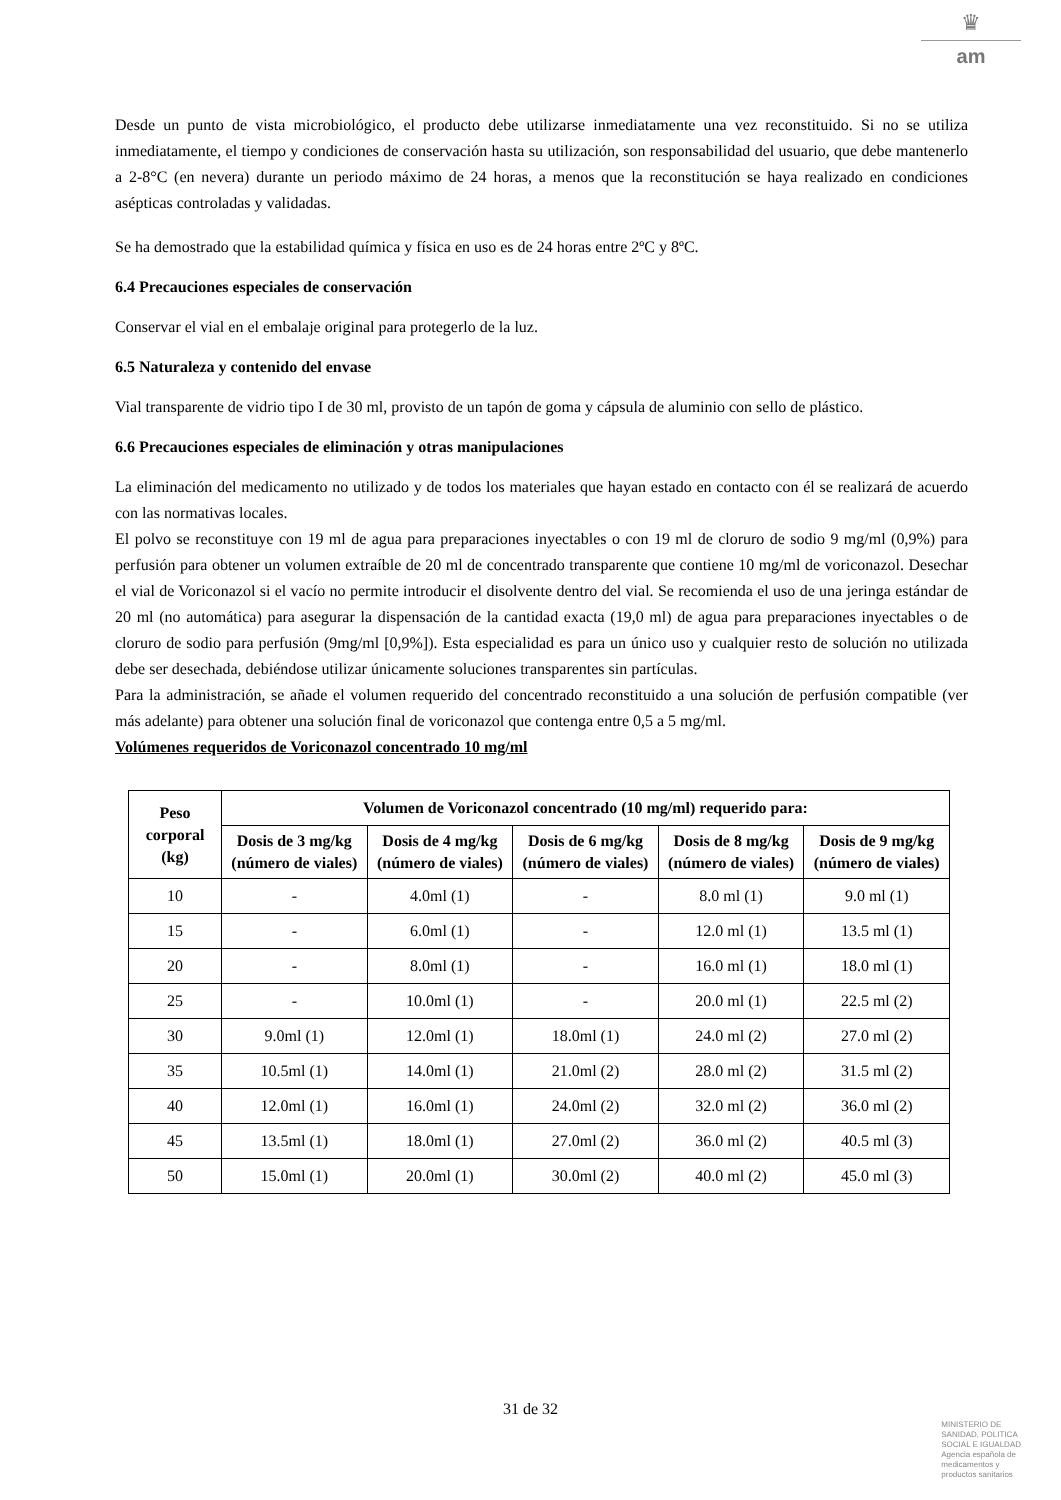♛
am
Desde un punto de vista microbiológico, el producto debe utilizarse inmediatamente una vez reconstituido. Si no se utiliza inmediatamente, el tiempo y condiciones de conservación hasta su utilización, son responsabilidad del usuario, que debe mantenerlo a 2-8°C (en nevera) durante un periodo máximo de 24 horas, a menos que la reconstitución se haya realizado en condiciones asépticas controladas y validadas.
Se ha demostrado que la estabilidad química y física en uso es de 24 horas entre 2ºC y 8ºC.
6.4 Precauciones especiales de conservación
Conservar el vial en el embalaje original para protegerlo de la luz.
6.5 Naturaleza y contenido del envase
Vial transparente de vidrio tipo I de 30 ml, provisto de un tapón de goma y cápsula de aluminio con sello de plástico.
6.6 Precauciones especiales de eliminación y otras manipulaciones
La eliminación del medicamento no utilizado y de todos los materiales que hayan estado en contacto con él se realizará de acuerdo con las normativas locales.
El polvo se reconstituye con 19 ml de agua para preparaciones inyectables o con 19 ml de cloruro de sodio 9 mg/ml (0,9%) para perfusión para obtener un volumen extraíble de 20 ml de concentrado transparente que contiene 10 mg/ml de voriconazol. Desechar el vial de Voriconazol si el vacío no permite introducir el disolvente dentro del vial. Se recomienda el uso de una jeringa estándar de 20 ml (no automática) para asegurar la dispensación de la cantidad exacta (19,0 ml) de agua para preparaciones inyectables o de cloruro de sodio para perfusión (9mg/ml [0,9%]). Esta especialidad es para un único uso y cualquier resto de solución no utilizada debe ser desechada, debiéndose utilizar únicamente soluciones transparentes sin partículas.
Para la administración, se añade el volumen requerido del concentrado reconstituido a una solución de perfusión compatible (ver más adelante) para obtener una solución final de voriconazol que contenga entre 0,5 a 5 mg/ml.
Volúmenes requeridos de Voriconazol concentrado 10 mg/ml
| Peso corporal (kg) | Volumen de Voriconazol concentrado (10 mg/ml) requerido para: | | | | |
| --- | --- | --- | --- | --- | --- |
| | Dosis de 3 mg/kg (número de viales) | Dosis de 4 mg/kg (número de viales) | Dosis de 6 mg/kg (número de viales) | Dosis de 8 mg/kg (número de viales) | Dosis de 9 mg/kg (número de viales) |
| 10 | - | 4.0ml (1) | - | 8.0 ml (1) | 9.0 ml (1) |
| 15 | - | 6.0ml (1) | - | 12.0 ml (1) | 13.5 ml (1) |
| 20 | - | 8.0ml (1) | - | 16.0 ml (1) | 18.0 ml (1) |
| 25 | - | 10.0ml (1) | - | 20.0 ml (1) | 22.5 ml (2) |
| 30 | 9.0ml (1) | 12.0ml (1) | 18.0ml (1) | 24.0 ml (2) | 27.0 ml (2) |
| 35 | 10.5ml (1) | 14.0ml (1) | 21.0ml (2) | 28.0 ml (2) | 31.5 ml (2) |
| 40 | 12.0ml (1) | 16.0ml (1) | 24.0ml (2) | 32.0 ml (2) | 36.0 ml (2) |
| 45 | 13.5ml (1) | 18.0ml (1) | 27.0ml (2) | 36.0 ml (2) | 40.5 ml (3) |
| 50 | 15.0ml (1) | 20.0ml (1) | 30.0ml (2) | 40.0 ml (2) | 45.0 ml (3) |
31 de 32
MINISTERIO DE
SANIDAD, POLITICA
SOCIAL E IGUALDAD
Agencia española de
medicamentos y
productos sanitarios